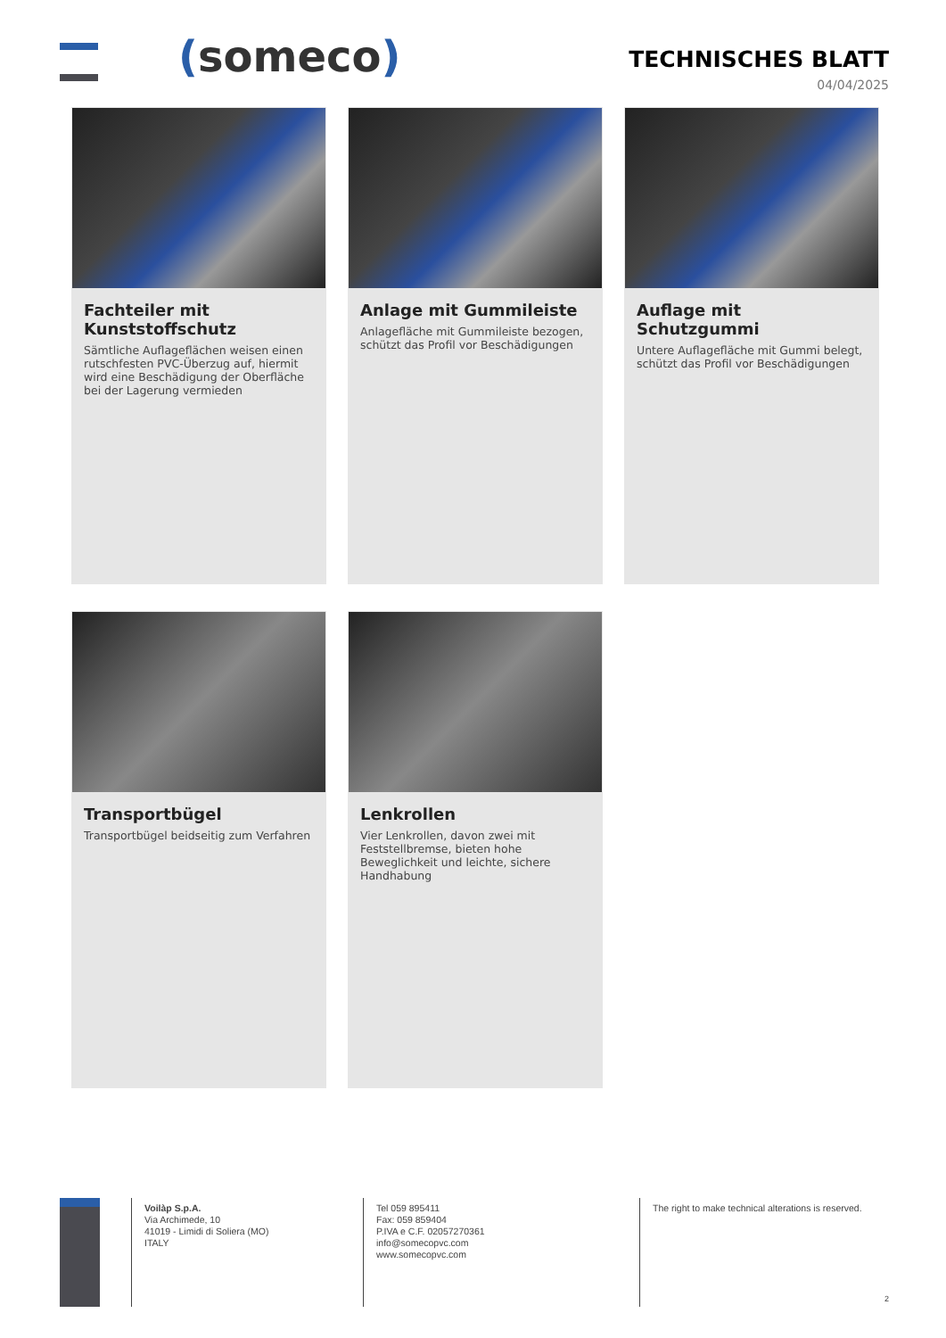(someco)
TECHNISCHES BLATT
04/04/2025
Fachteiler mit Kunststoffschutz
Sämtliche Auflageflächen weisen einen rutschfesten PVC-Überzug auf, hiermit wird eine Beschädigung der Oberfläche bei der Lagerung vermieden
Anlage mit Gummileiste
Anlagefläche mit Gummileiste bezogen, schützt das Profil vor Beschädigungen
Auflage mit Schutzgummi
Untere Auflagefläche mit Gummi belegt, schützt das Profil vor Beschädigungen
Transportbügel
Transportbügel beidseitig zum Verfahren
Lenkrollen
Vier Lenkrollen, davon zwei mit Feststellbremse, bieten hohe Beweglichkeit und leichte, sichere Handhabung
Voilàp S.p.A.
Via Archimede, 10
41019 - Limidi di Soliera (MO)
ITALY
Tel 059 895411
Fax: 059 859404
P.IVA e C.F. 02057270361
info@somecopvc.com
www.somecopvc.com
The right to make technical alterations is reserved.
2